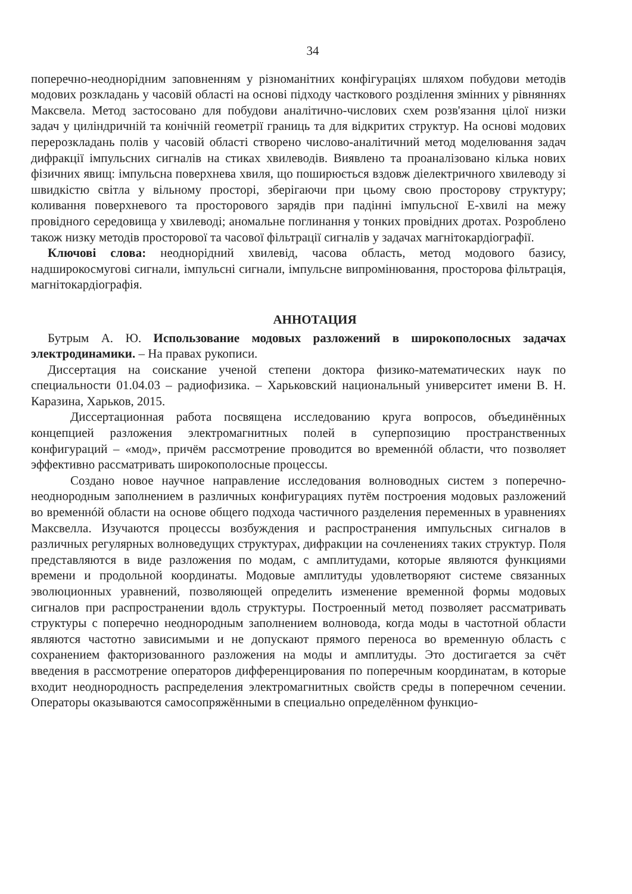34
поперечно-неоднорідним заповненням у різноманітних конфігураціях шляхом побудови методів модових розкладань у часовій області на основі підходу часткового розділення змінних у рівняннях Максвела. Метод застосовано для побудови аналітично-числових схем розв'язання цілої низки задач у циліндричній та конічній геометрії границь та для відкритих структур. На основі модових перерозкладань полів у часовій області створено числово-аналітичний метод моделювання задач дифракції імпульсних сигналів на стиках хвилеводів. Виявлено та проаналізовано кілька нових фізичних явищ: імпульсна поверхнева хвиля, що поширюється вздовж діелектричного хвилеводу зі швидкістю світла у вільному просторі, зберігаючи при цьому свою просторову структуру; коливання поверхневого та просторового зарядів при падінні імпульсної Е-хвилі на межу провідного середовища у хвилеводі; аномальне поглинання у тонких провідних дротах. Розроблено також низку методів просторової та часової фільтрації сигналів у задачах магнітокардіографії.
Ключові слова: неоднорідний хвилевід, часова область, метод модового базису, надширокосмугові сигнали, імпульсні сигнали, імпульсне випромінювання, просторова фільтрація, магнітокардіографія.
АННОТАЦИЯ
Бутрым А. Ю. Использование модовых разложений в широкополосных задачах электродинамики. – На правах рукописи.
Диссертация на соискание ученой степени доктора физико-математических наук по специальности 01.04.03 – радиофизика. – Харьковский национальный университет имени В. Н. Каразина, Харьков, 2015.
Диссертационная работа посвящена исследованию круга вопросов, объединённых концепцией разложения электромагнитных полей в суперпозицию пространственных конфигураций – «мод», причём рассмотрение проводится во временнóй области, что позволяет эффективно рассматривать широкополосные процессы.
Создано новое научное направление исследования волноводных систем з поперечно-неоднородным заполнением в различных конфигурациях путём построения модовых разложений во временнóй области на основе общего подхода частичного разделения переменных в уравнениях Максвелла. Изучаются процессы возбуждения и распространения импульсных сигналов в различных регулярных волноведущих структурах, дифракции на сочленениях таких структур. Поля представляются в виде разложения по модам, с амплитудами, которые являются функциями времени и продольной координаты. Модовые амплитуды удовлетворяют системе связанных эволюционных уравнений, позволяющей определить изменение временной формы модовых сигналов при распространении вдоль структуры. Построенный метод позволяет рассматривать структуры с поперечно неоднородным заполнением волновода, когда моды в частотной области являются частотно зависимыми и не допускают прямого переноса во временную область с сохранением факторизованного разложения на моды и амплитуды. Это достигается за счёт введения в рассмотрение операторов дифференцирования по поперечным координатам, в которые входит неоднородность распределения электромагнитных свойств среды в поперечном сечении. Операторы оказываются самосопряжёнными в специально определённом функцио-